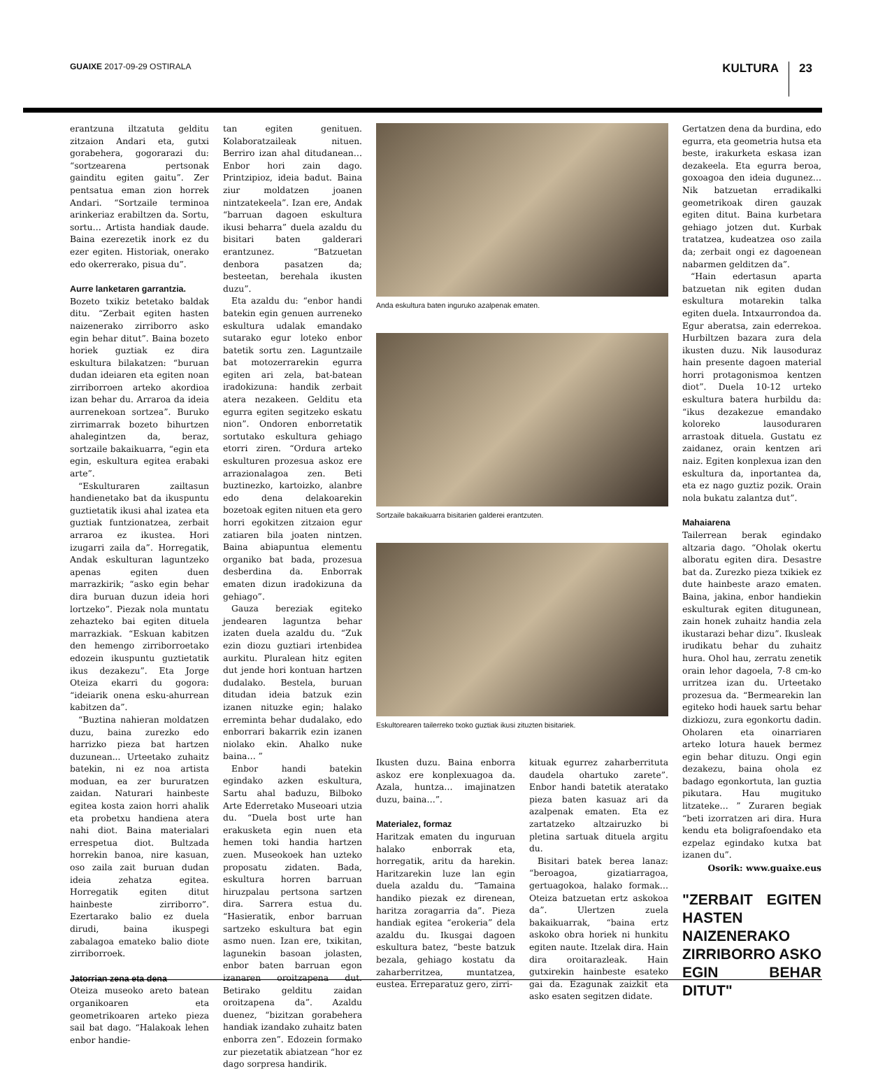GUAIXE 2017-09-29 OSTIRALA
KULTURA 23
erantzuna iltzatuta gelditu zitzaion Andari eta, gutxi gorabehera, gogorarazi du: “sortzearena pertsonak gainditu egiten gaitu”. Zer pentsatua eman zion horrek Andari. “Sortzaile terminoa arinkeriaz erabiltzen da. Sortu, sortu… Artista handiak daude. Baina ezerezetik inork ez du ezer egiten. Historiak, onerako edo okerrerako, pisua du”.
Aurre lanketaren garrantzia.
Bozeto txikiz betetako baldak ditu. “Zerbait egiten hasten naizenerako zirriborro asko egin behar ditut”. Baina bozeto horiek guztiak ez dira eskultura bilakatzen: “buruan dudan ideiaren eta egiten noan zirriborroen arteko akordioa izan behar du. Arraroa da ideia aurrenekoan sortzea”. Buruko zirrimarrak bozeto bihurtzen ahalegintzen da, beraz, sortzaile bakaikuarra, “egin eta egin, eskultura egitea erabaki arte”.
“Eskulturaren zailtasun handienetako bat da ikuspuntu guztietatik ikusi ahal izatea eta guztiak funtzionatzea, zerbait arraroa ez ikustea. Hori izugarri zaila da”. Horregatik, Andak eskulturan laguntzeko apenas egiten duen marrazkirik; “asko egin behar dira buruan duzun ideia hori lortzeko”. Piezak nola muntatu zehazteko bai egiten dituela marrazkiak. “Eskuan kabitzen den hemengo zirriborroetako edozein ikuspuntu guztietatik ikus dezakezu”. Eta Jorge Oteiza ekarri du gogora: “ideiarik onena esku-ahurrean kabitzen da”.
“Buztina nahieran moldatzen duzu, baina zurezko edo harrizko pieza bat hartzen duzunean... Urteetako zuhaitz batekin, ni ez noa artista moduan, ea zer bururatzen zaidan. Naturari hainbeste egitea kosta zaion horri ahalik eta probetxu handiena atera nahi diot. Baina materialari errespetua diot. Bultzada horrekin banoa, nire kasuan, oso zaila zait buruan dudan ideia zehatza egitea. Horregatik egiten ditut hainbeste zirriborro”. Ezertarako balio ez duela dirudi, baina ikuspegi zabalagoa emateko balio diote zirriborroek.
Jatorrian zena eta dena
Oteiza museoko areto batean organikoaren eta geometrikoaren arteko pieza sail bat dago. “Halakoak lehen enbor handie-
tan egiten genituen. Kolaboratzaileak nituen. Berriro izan ahal ditudanean… Enbor hori zain dago. Printzipioz, ideia badut. Baina ziur moldatzen joanen nintzatekeela”. Izan ere, Andak “barruan dagoen eskultura ikusi beharra” duela azaldu du bisitari baten galderari erantzunez. “Batzuetan denbora pasatzen da; besteetan, berehala ikusten duzu”.
Eta azaldu du: “enbor handi batekin egin genuen aurreneko eskultura udalak emandako sutarako egur loteko enbor batetik sortu zen. Laguntzaile bat motozerrarekin egurra egiten ari zela, bat-batean iradokizuna: handik zerbait atera nezakeen. Gelditu eta egurra egiten segitzeko eskatu nion”. Ondoren enborretatik sortutako eskultura gehiago etorri ziren. “Ordura arteko eskulturen prozesua askoz ere arrazionalagoa zen. Beti buztinezko, kartoizko, alanbre edo dena delakoarekin bozetoak egiten nituen eta gero horri egokitzen zitzaion egur zatiaren bila joaten nintzen. Baina abiapuntua elementu organiko bat bada, prozesua desberdina da. Enborrak ematen dizun iradokizuna da gehiago”.
Gauza bereziak egiteko jendearen laguntza behar izaten duela azaldu du. “Zuk ezin diozu guztiari irtenbidea aurkitu. Pluralean hitz egiten dut jende hori kontuan hartzen dudalako. Bestela, buruan ditudan ideia batzuk ezin izanen nituzke egin; halako erreminta behar dudalako, edo enborrari bakarrik ezin izanen niolako ekin. Ahalko nuke baina… ”
Enbor handi batekin egindako azken eskultura, Sartu ahal baduzu, Bilboko Arte Ederretako Museoari utzia du. “Duela bost urte han erakusketa egin nuen eta hemen toki handia hartzen zuen. Museokoek han uzteko proposatu zidaten. Bada, eskultura horren barruan hiruzpalau pertsona sartzen dira. Sarrera estua du. “Hasieratik, enbor barruan sartzeko eskultura bat egin asmo nuen. Izan ere, txikitan, lagunekin basoan jolasten, enbor baten barruan egon izanaren oroitzapena dut. Betirako gelditu zaidan oroitzapena da”. Azaldu duenez, “bizitzan gorabehera handiak izandako zuhaitz baten enborra zen”. Edozein formako zur piezetatik abiatzean “hor ez dago sorpresa handirik.
Anda eskultura baten inguruko azalpenak ematen.
Sortzaile bakaikuarra bisitarien galderei erantzuten.
Eskultorearen tailerreko txoko guztiak ikusi zituzten bisitariek.
Ikusten duzu. Baina enborra askoz ere konplexuagoa da. Azala, huntza… imajinatzen duzu, baina…”.
Materialez, formaz
Haritzak ematen du inguruan halako enborrak eta, horregatik, aritu da harekin. Haritzarekin luze lan egin duela azaldu du. “Tamaina handiko piezak ez direnean, haritza zoragarria da”. Pieza handiak egitea “erokeria” dela azaldu du. Ikusgai dagoen eskultura batez, “beste batzuk bezala, gehiago kostatu da zaharberritzea, muntatzea, eustea. Erreparatuz gero, zirri-
kituak egurrez zaharberrituta daudela ohartuko zarete”. Enbor handi batetik ateratako pieza baten kasuaz ari da azalpenak ematen. Eta ez zartatzeko altzairuzko bi pletina sartuak dituela argitu du.
Bisitari batek berea lanaz: “beroagoa, gizatiarragoa, gertuagokoa, halako formak… Oteiza batzuetan ertz askokoa da”. Ulertzen zuela bakaikuarrak, “baina ertz askoko obra horiek ni hunkitu egiten naute. Itzelak dira. Hain dira oroitarazleak. Hain gutxirekin hainbeste esateko gai da. Ezagunak zaizkit eta asko esaten segitzen didate.
Gertatzen dena da burdina, edo egurra, eta geometria hutsa eta beste, irakurketa eskasa izan dezakeela. Eta egurra beroa, goxoagoa den ideia dugunez… Nik batzuetan erradikalki geometrikoak diren gauzak egiten ditut. Baina kurbetara gehiago jotzen dut. Kurbak tratatzea, kudeatzea oso zaila da; zerbait ongi ez dagoenean nabarmen gelditzen da”.
“Hain edertasun aparta batzuetan nik egiten dudan eskultura motarekin talka egiten duela. Intxaurrondoa da. Egur aberatsa, zain ederrekoa. Hurbiltzen bazara zura dela ikusten duzu. Nik lausoduraz hain presente dagoen material horri protagonismoa kentzen diot”. Duela 10-12 urteko eskultura batera hurbildu da: “ikus dezakezue emandako koloreko lausoduraren arrastoak dituela. Gustatu ez zaidanez, orain kentzen ari naiz. Egiten konplexua izan den eskultura da, inportantea da, eta ez nago guztiz pozik. Orain nola bukatu zalantza dut”.
Mahaiarena
Tailerrean berak egindako altzaria dago. “Oholak okertu alboratu egiten dira. Desastre bat da. Zurezko pieza txikiek ez dute hainbeste arazo ematen. Baina, jakina, enbor handiekin eskulturak egiten ditugunean, zain honek zuhaitz handia zela ikustarazi behar dizu”. Ikusleak irudikatu behar du zuhaitz hura. Ohol hau, zerratu zenetik orain lehor dagoela, 7-8 cm-ko urritzea izan du. Urteetako prozesua da. “Bermearekin lan egiteko hodi hauek sartu behar dizkiozu, zura egonkortu dadin. Oholaren eta oinarriaren arteko lotura hauek bermez egin behar dituzu. Ongi egin dezakezu, baina ohola ez badago egonkortuta, lan guztia pikutara. Hau mugituko litzateke… ” Zuraren begiak “beti izorratzen ari dira. Hura kendu eta boligrafoendako eta ezpelaz egindako kutxa bat izanen du”.
Osorik: www.guaixe.eus
"ZERBAIT EGITEN HASTEN NAIZENERAKO ZIRRIBORRO ASKO EGIN BEHAR DITUT"